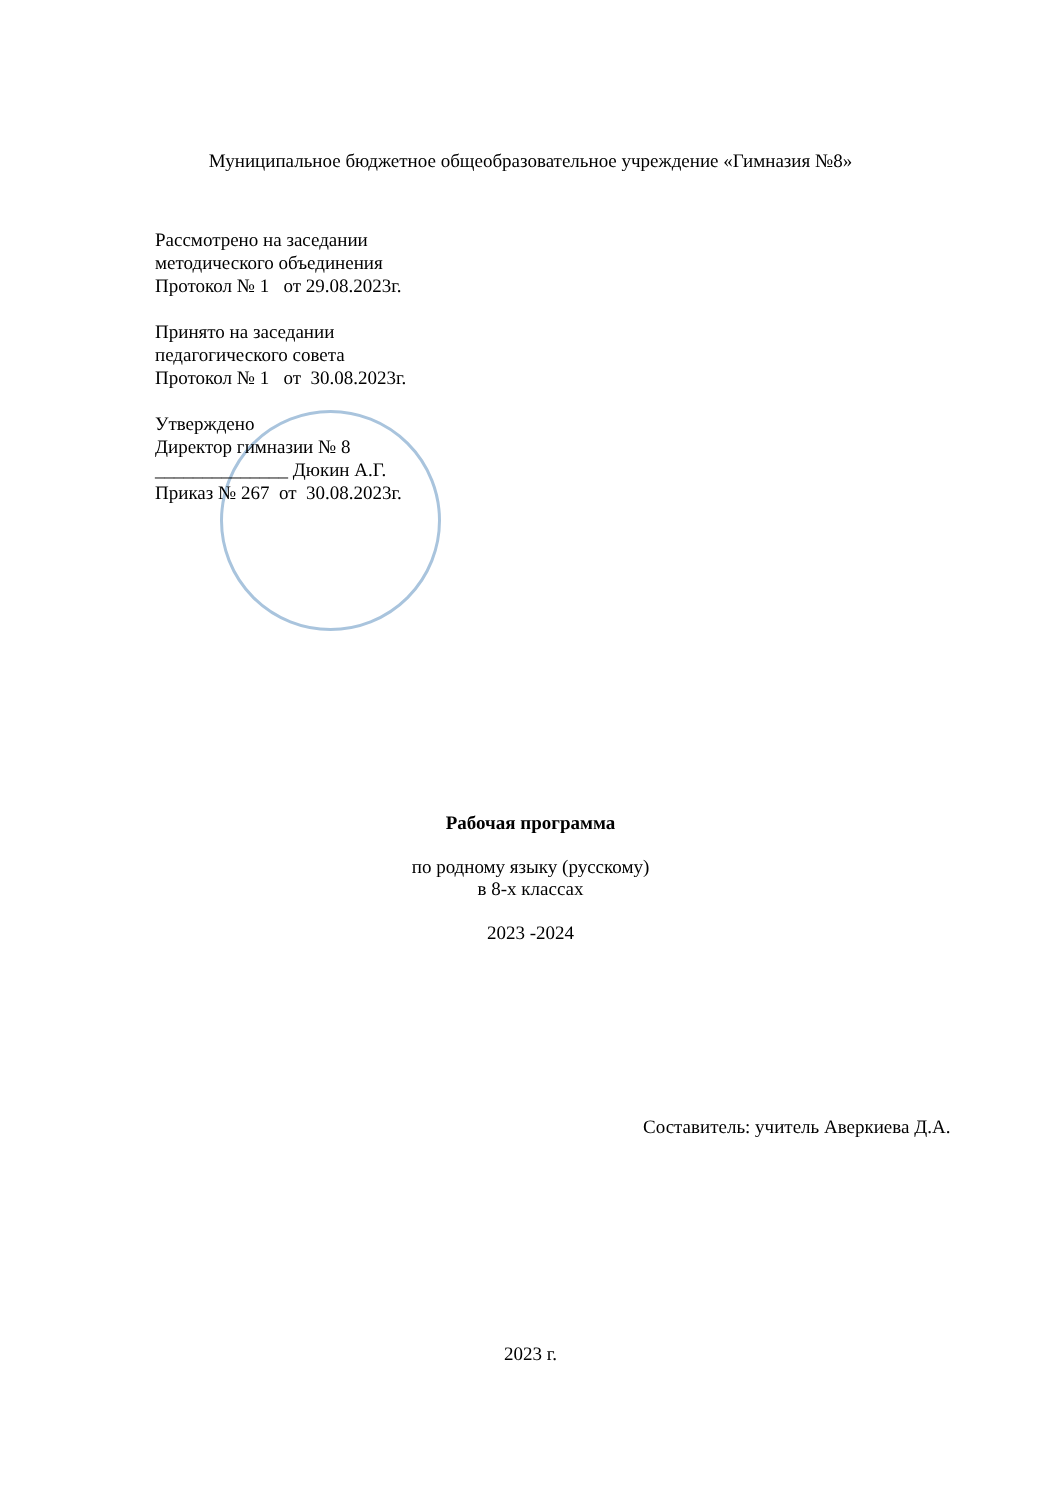Муниципальное бюджетное общеобразовательное учреждение «Гимназия №8»
Рассмотрено на заседании
методического объединения
Протокол № 1 от 29.08.2023г.
Принято на заседании
педагогического совета
Протокол № 1 от 30.08.2023г.
Утверждено
Директор гимназии № 8
______________ Дюкин А.Г.
Приказ № 267 от 30.08.2023г.
Рабочая программа
по родному языку (русскому)
в 8-х классах
2023 -2024
Составитель: учитель Аверкиева Д.А.
2023 г.